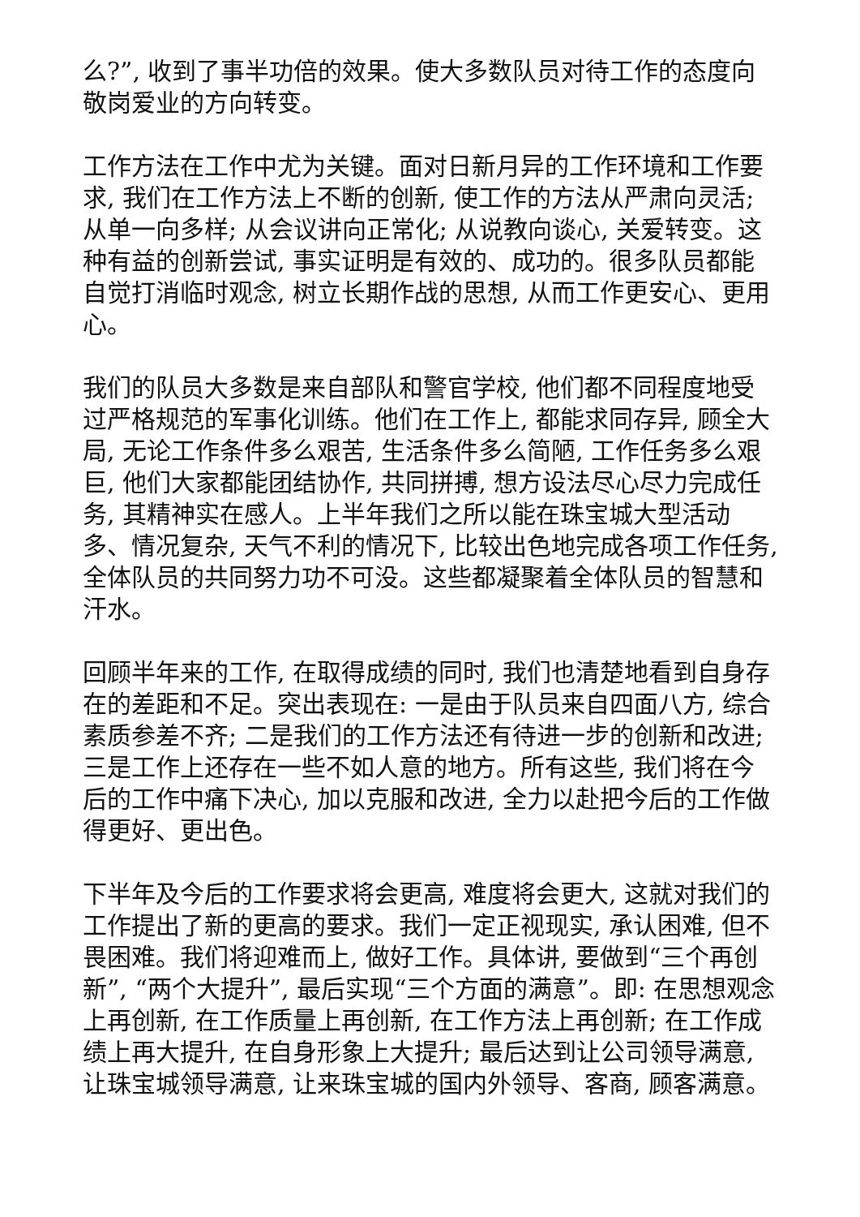么?”, 收到了事半功倍的效果。使大多数队员对待工作的态度向敬岗爱业的方向转变。
工作方法在工作中尤为关键。面对日新月异的工作环境和工作要求, 我们在工作方法上不断的创新, 使工作的方法从严肃向灵活; 从单一向多样; 从会议讲向正常化; 从说教向谈心, 关爱转变。这种有益的创新尝试, 事实证明是有效的、成功的。很多队员都能自觉打消临时观念, 树立长期作战的思想, 从而工作更安心、更用心。
我们的队员大多数是来自部队和警官学校, 他们都不同程度地受过严格规范的军事化训练。他们在工作上, 都能求同存异, 顾全大局, 无论工作条件多么艰苦, 生活条件多么简陋, 工作任务多么艰巨, 他们大家都能团结协作, 共同拼搏, 想方设法尽心尽力完成任务, 其精神实在感人。上半年我们之所以能在珠宝城大型活动多、情况复杂, 天气不利的情况下, 比较出色地完成各项工作任务, 全体队员的共同努力功不可没。这些都凝聚着全体队员的智慧和汗水。
回顾半年来的工作, 在取得成绩的同时, 我们也清楚地看到自身存在的差距和不足。突出表现在: 一是由于队员来自四面八方, 综合素质参差不齐; 二是我们的工作方法还有待进一步的创新和改进; 三是工作上还存在一些不如人意的地方。所有这些, 我们将在今后的工作中痛下决心, 加以克服和改进, 全力以赴把今后的工作做得更好、更出色。
下半年及今后的工作要求将会更高, 难度将会更大, 这就对我们的工作提出了新的更高的要求。我们一定正视现实, 承认困难, 但不畏困难。我们将迎难而上, 做好工作。具体讲, 要做到“三个再创新”, “两个大提升”, 最后实现“三个方面的满意”。即: 在思想观念上再创新, 在工作质量上再创新, 在工作方法上再创新; 在工作成绩上再大提升, 在自身形象上大提升; 最后达到让公司领导满意, 让珠宝城领导满意, 让来珠宝城的国内外领导、客商, 顾客满意。